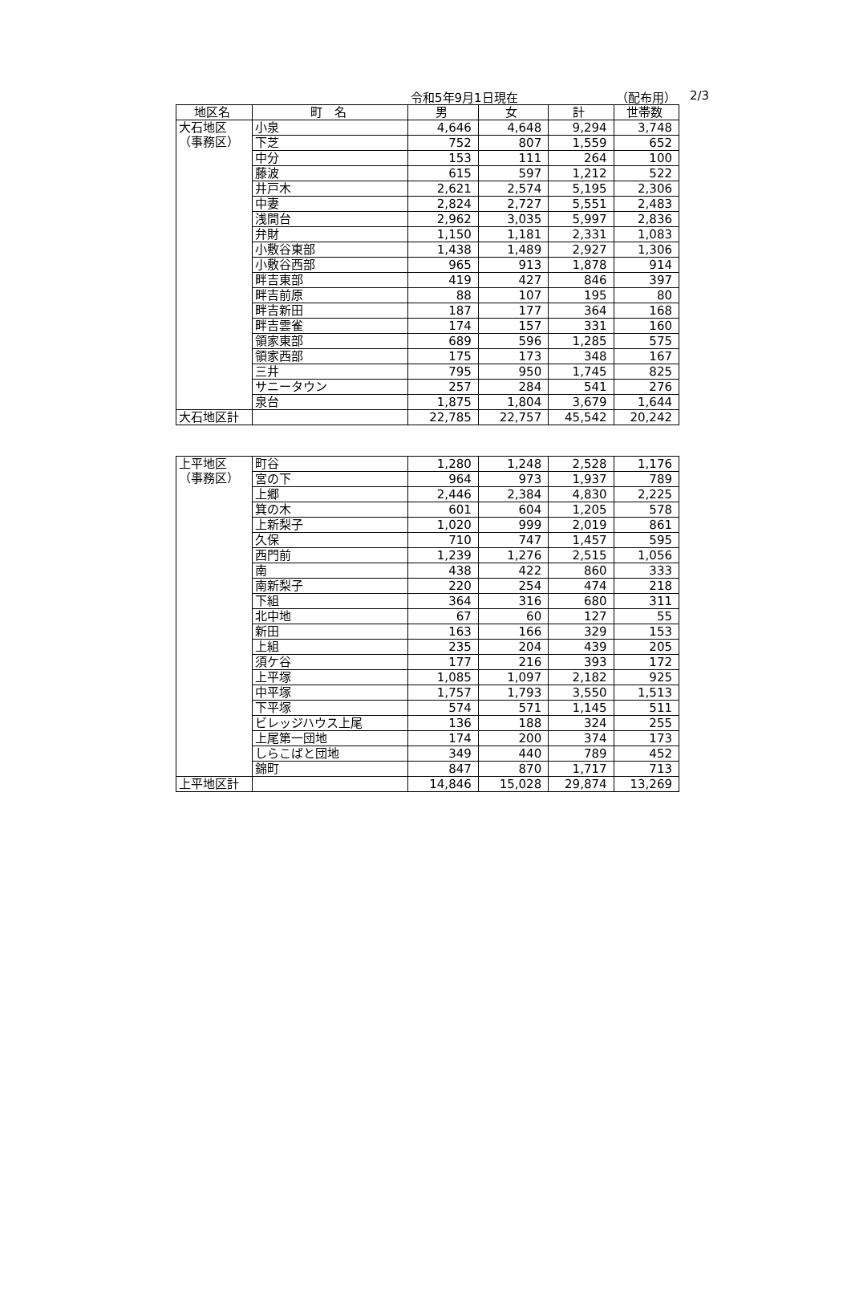令和5年9月1日現在 （配布用） 2/3
| 地区名 | 町 名 | 男 | 女 | 計 | 世帯数 |
| --- | --- | --- | --- | --- | --- |
| 大石地区 （事務区） | 小泉 | 4,646 | 4,648 | 9,294 | 3,748 |
| | 下芝 | 752 | 807 | 1,559 | 652 |
| | 中分 | 153 | 111 | 264 | 100 |
| | 藤波 | 615 | 597 | 1,212 | 522 |
| | 井戸木 | 2,621 | 2,574 | 5,195 | 2,306 |
| | 中妻 | 2,824 | 2,727 | 5,551 | 2,483 |
| | 浅間台 | 2,962 | 3,035 | 5,997 | 2,836 |
| | 弁財 | 1,150 | 1,181 | 2,331 | 1,083 |
| | 小敷谷東部 | 1,438 | 1,489 | 2,927 | 1,306 |
| | 小敷谷西部 | 965 | 913 | 1,878 | 914 |
| | 畔吉東部 | 419 | 427 | 846 | 397 |
| | 畔吉前原 | 88 | 107 | 195 | 80 |
| | 畔吉新田 | 187 | 177 | 364 | 168 |
| | 畔吉雲雀 | 174 | 157 | 331 | 160 |
| | 領家東部 | 689 | 596 | 1,285 | 575 |
| | 領家西部 | 175 | 173 | 348 | 167 |
| | 三井 | 795 | 950 | 1,745 | 825 |
| | サニータウン | 257 | 284 | 541 | 276 |
| | 泉台 | 1,875 | 1,804 | 3,679 | 1,644 |
| 大石地区計 | | 22,785 | 22,757 | 45,542 | 20,242 |
| 上平地区 （事務区） | 町谷 | 1,280 | 1,248 | 2,528 | 1,176 |
| | 宮の下 | 964 | 973 | 1,937 | 789 |
| | 上郷 | 2,446 | 2,384 | 4,830 | 2,225 |
| | 箕の木 | 601 | 604 | 1,205 | 578 |
| | 上新梨子 | 1,020 | 999 | 2,019 | 861 |
| | 久保 | 710 | 747 | 1,457 | 595 |
| | 西門前 | 1,239 | 1,276 | 2,515 | 1,056 |
| | 南 | 438 | 422 | 860 | 333 |
| | 南新梨子 | 220 | 254 | 474 | 218 |
| | 下組 | 364 | 316 | 680 | 311 |
| | 北中地 | 67 | 60 | 127 | 55 |
| | 新田 | 163 | 166 | 329 | 153 |
| | 上組 | 235 | 204 | 439 | 205 |
| | 須ケ谷 | 177 | 216 | 393 | 172 |
| | 上平塚 | 1,085 | 1,097 | 2,182 | 925 |
| | 中平塚 | 1,757 | 1,793 | 3,550 | 1,513 |
| | 下平塚 | 574 | 571 | 1,145 | 511 |
| | ビレッジハウス上尾 | 136 | 188 | 324 | 255 |
| | 上尾第一団地 | 174 | 200 | 374 | 173 |
| | しらこばと団地 | 349 | 440 | 789 | 452 |
| | 錦町 | 847 | 870 | 1,717 | 713 |
| 上平地区計 | | 14,846 | 15,028 | 29,874 | 13,269 |